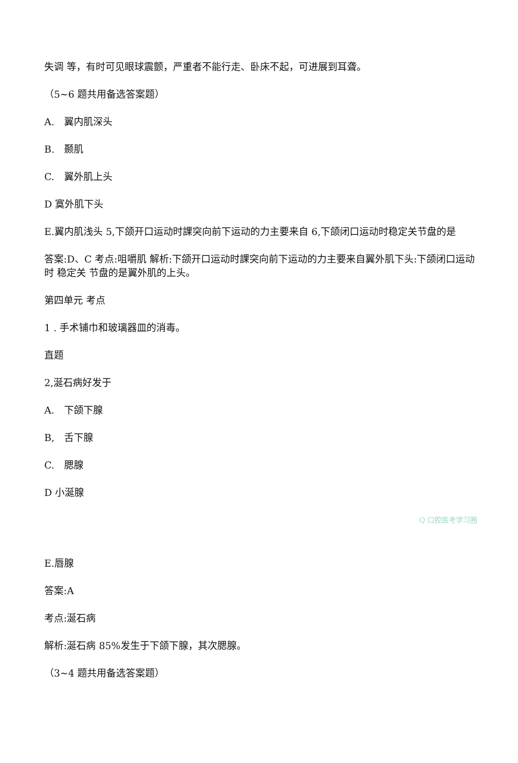失调 等，有时可见眼球震颤，严重者不能行走、卧床不起，可进展到耳聋。
（5~6 题共用备选答案题）
A.　翼内肌深头
B.　颞肌
C.　翼外肌上头
D 寞外肌下头
E.翼内肌浅头 5,下颌开口运动时課突向前下运动的力主要来自 6,下颌闭口运动时稳定关节盘的是
答案:D、C 考点:咀嚼肌 解析:下颌开口运动时課突向前下运动的力主要来自翼外肌下头:下颌闭口运动时 稳定关 节盘的是翼外肌的上头。
第四单元 考点
1 . 手术铺巾和玻璃器皿的消毒。
直题
2,涎石病好发于
A.　下颌下腺
B,　舌下腺
C.　腮腺
D 小涎腺
Q 口腔医考学习圈
E.唇腺
答案:A
考点:涎石病
解析:涎石病 85%发生于下颌下腺，其次腮腺。
（3~4 题共用备选答案题）